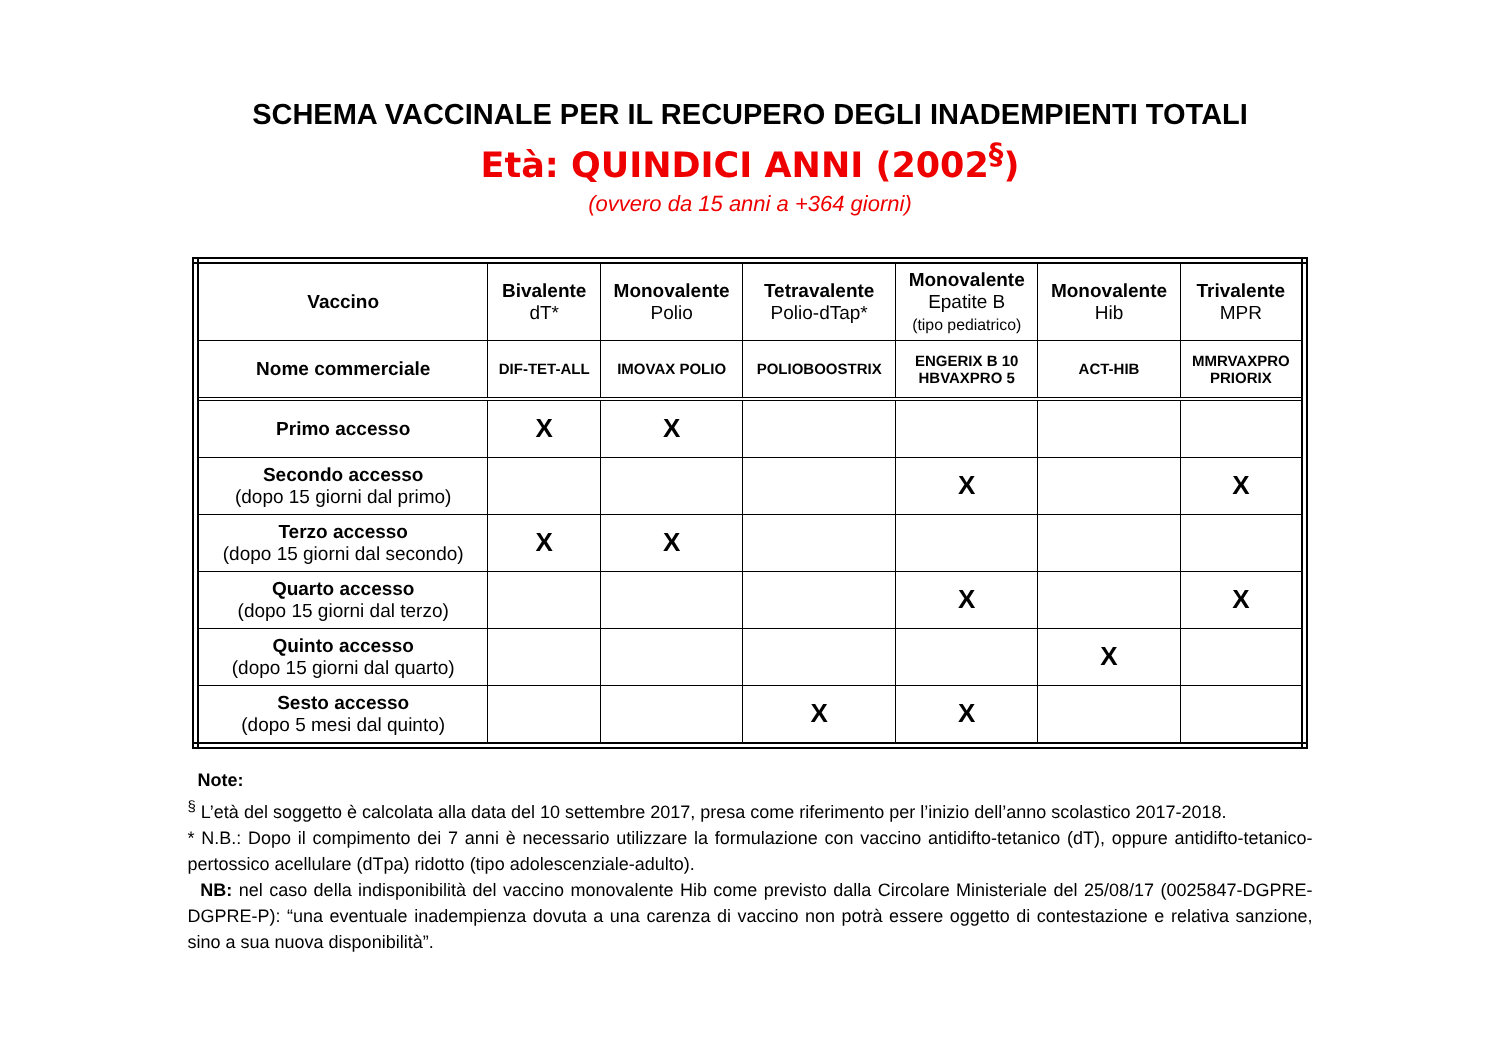SCHEMA VACCINALE PER IL RECUPERO DEGLI INADEMPIENTI TOTALI
Età: QUINDICI ANNI (2002<sup>§</sup>)
(ovvero da 15 anni a +364 giorni)
| Vaccino | Bivalente dT* | Monovalente Polio | Tetravalente Polio-dTap* | Monovalente Epatite B (tipo pediatrico) | Monovalente Hib | Trivalente MPR |
| --- | --- | --- | --- | --- | --- | --- |
| Nome commerciale | DIF-TET-ALL | IMOVAX POLIO | POLIOBOOSTRIX | ENGERIX B 10 HBVAXPRO 5 | ACT-HIB | MMRVAXPRO PRIORIX |
| Primo accesso | X | X | | | | |
| Secondo accesso (dopo 15 giorni dal primo) | | | | X | | X |
| Terzo accesso (dopo 15 giorni dal secondo) | X | X | | | | |
| Quarto accesso (dopo 15 giorni dal terzo) | | | | X | | X |
| Quinto accesso (dopo 15 giorni dal quarto) | | | | | X | |
| Sesto accesso (dopo 5 mesi dal quinto) | | | X | X | | |
Note:
<sup>§</sup> L’età del soggetto è calcolata alla data del 10 settembre 2017, presa come riferimento per l’inizio dell’anno scolastico 2017-2018.
* N.B.: Dopo il compimento dei 7 anni è necessario utilizzare la formulazione con vaccino antidifto-tetanico (dT), oppure antidifto-tetanico-pertossico acellulare (dTpa) ridotto (tipo adolescenziale-adulto).
NB: nel caso della indisponibilità del vaccino monovalente Hib come previsto dalla Circolare Ministeriale del 25/08/17 (0025847-DGPRE-DGPRE-P): “una eventuale inadempienza dovuta a una carenza di vaccino non potrà essere oggetto di contestazione e relativa sanzione, sino a sua nuova disponibilità”.